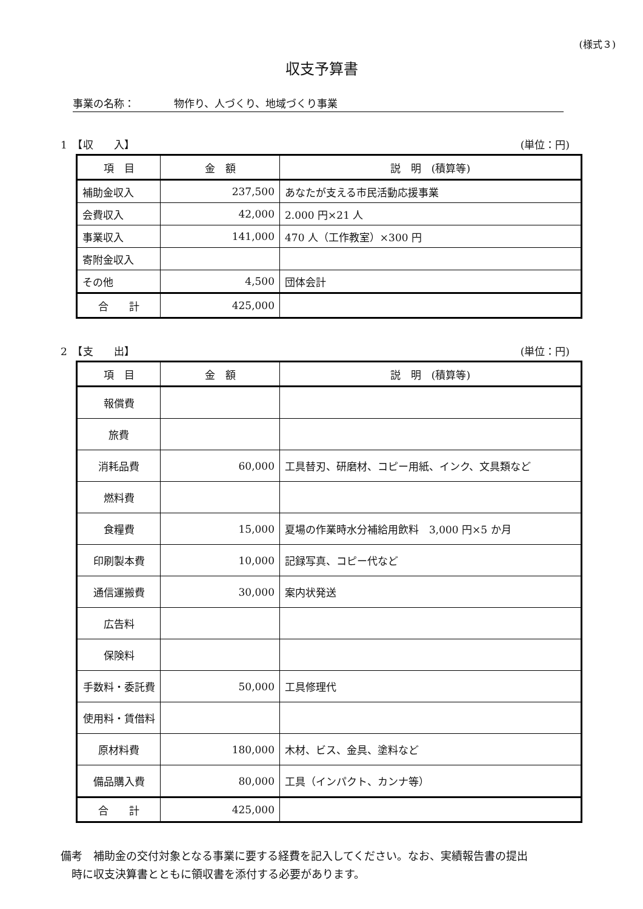(様式３)
収支予算書
事業の名称： 物作り、人づくり、地域づくり事業
1　【収　　入】 (単位：円)
| 項 目 | 金 額 | 説 明 (積算等) |
| --- | --- | --- |
| 補助金収入 | 237,500 | あなたが支える市民活動応援事業 |
| 会費収入 | 42,000 | 2.000 円×21 人 |
| 事業収入 | 141,000 | 470 人（工作教室）×300 円 |
| 寄附金収入 | | |
| その他 | 4,500 | 団体会計 |
| 合 計 | 425,000 | |
2　【支　　出】 (単位：円)
| 項 目 | 金 額 | 説 明 (積算等) |
| --- | --- | --- |
| 報償費 | | |
| 旅費 | | |
| 消耗品費 | 60,000 | 工具替刃、研磨材、コピー用紙、インク、文具類など |
| 燃料費 | | |
| 食糧費 | 15,000 | 夏場の作業時水分補給用飲料 3,000 円×5 か月 |
| 印刷製本費 | 10,000 | 記録写真、コピー代など |
| 通信運搬費 | 30,000 | 案内状発送 |
| 広告料 | | |
| 保険料 | | |
| 手数料・委託費 | 50,000 | 工具修理代 |
| 使用料・賃借料 | | |
| 原材料費 | 180,000 | 木材、ビス、金具、塗料など |
| 備品購入費 | 80,000 | 工具（インパクト、カンナ等） |
| 合 計 | 425,000 | |
備考　補助金の交付対象となる事業に要する経費を記入してください。なお、実績報告書の提出
　時に収支決算書とともに領収書を添付する必要があります。